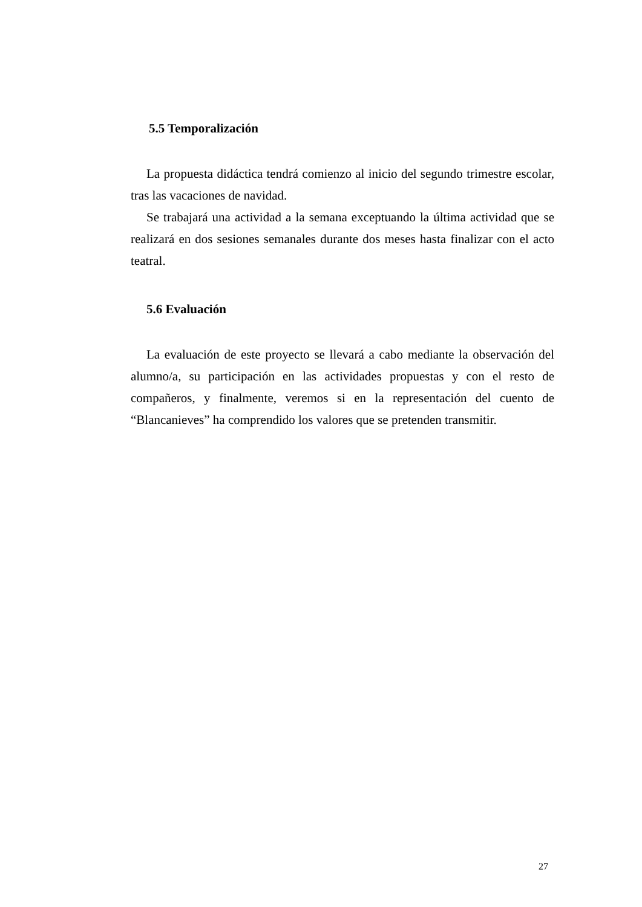5.5 Temporalización
La propuesta didáctica tendrá comienzo al inicio del segundo trimestre escolar, tras las vacaciones de navidad.
Se trabajará una actividad a la semana exceptuando la última actividad que se realizará en dos sesiones semanales durante dos meses hasta finalizar con el acto teatral.
5.6 Evaluación
La evaluación de este proyecto se llevará a cabo mediante la observación del alumno/a, su participación en las actividades propuestas y con el resto de compañeros, y finalmente, veremos si en la representación del cuento de “Blancanieves” ha comprendido los valores que se pretenden transmitir.
27